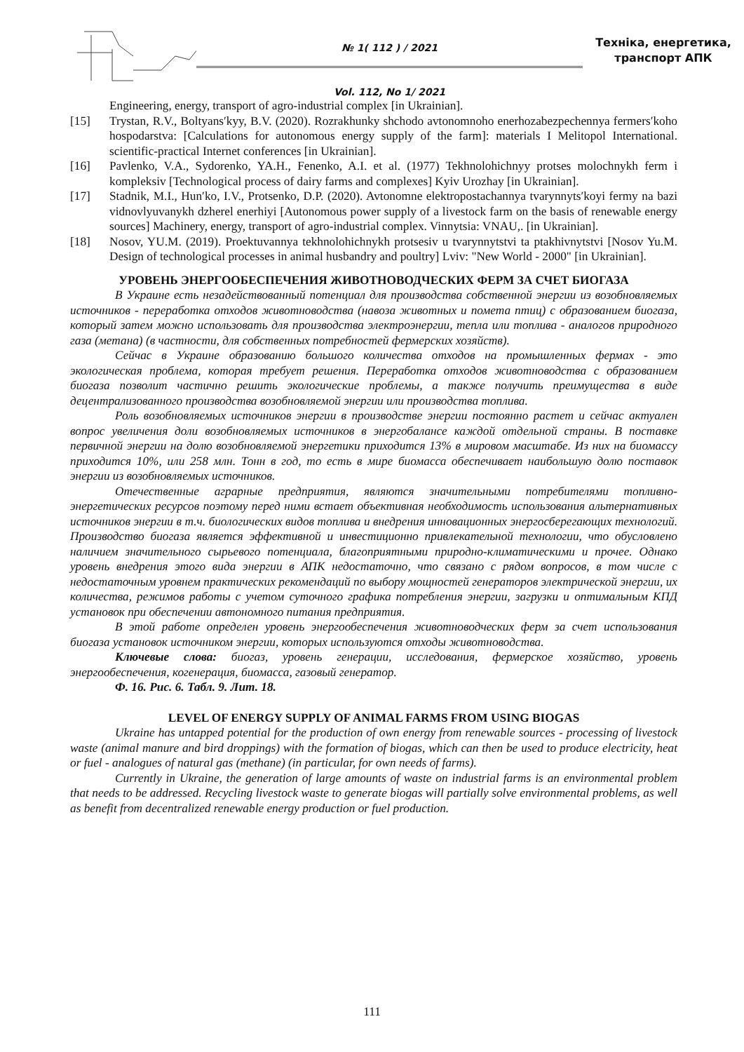№ 1( 112 ) / 2021
Vol. 112, No 1/ 2021
Техніка, енергетика,
транспорт АПК
Engineering, energy, transport of agro-industrial complex [in Ukrainian].
[15] Trystan, R.V., Boltyans′kyy, B.V. (2020). Rozrakhunky shchodo avtonomnoho enerhozabezpechennya fermers′koho hospodarstva: [Calculations for autonomous energy supply of the farm]: materials I Melitopol International. scientific-practical Internet conferences [in Ukrainian].
[16] Pavlenko, V.A., Sydorenko, YA.H., Fenenko, A.I. et al. (1977) Tekhnolohichnyy protses molochnykh ferm i kompleksiv [Technological process of dairy farms and complexes] Kyiv Urozhay [in Ukrainian].
[17] Stadnik, M.I., Hun′ko, I.V., Protsenko, D.P. (2020). Avtonomne elektropostachannya tvarynnyts′koyi fermy na bazi vidnovlyuvanykh dzherel enerhiyi [Autonomous power supply of a livestock farm on the basis of renewable energy sources] Machinery, energy, transport of agro-industrial complex. Vinnytsia: VNAU,. [in Ukrainian].
[18] Nosov, YU.M. (2019). Proektuvannya tekhnolohichnykh protsesiv u tvarynnytstvi ta ptakhivnytstvi [Nosov Yu.M. Design of technological processes in animal husbandry and poultry] Lviv: "New World - 2000" [in Ukrainian].
УРОВЕНЬ ЭНЕРГООБЕСПЕЧЕНИЯ ЖИВОТНОВОДЧЕСКИХ ФЕРМ ЗА СЧЕТ БИОГАЗА
В Украине есть незадействованный потенциал для производства собственной энергии из возобновляемых источников - переработка отходов животноводства (навоза животных и помета птиц) с образованием биогаза, который затем можно использовать для производства электроэнергии, тепла или топлива - аналогов природного газа (метана) (в частности, для собственных потребностей фермерских хозяйств).
Сейчас в Украине образованию большого количества отходов на промышленных фермах - это экологическая проблема, которая требует решения. Переработка отходов животноводства с образованием биогаза позволит частично решить экологические проблемы, а также получить преимущества в виде децентрализованного производства возобновляемой энергии или производства топлива.
Роль возобновляемых источников энергии в производстве энергии постоянно растет и сейчас актуален вопрос увеличения доли возобновляемых источников в энергобалансе каждой отдельной страны. В поставке первичной энергии на долю возобновляемой энергетики приходится 13% в мировом масштабе. Из них на биомассу приходится 10%, или 258 млн. Тонн в год, то есть в мире биомасса обеспечивает наибольшую долю поставок энергии из возобновляемых источников.
Отечественные аграрные предприятия, являются значительными потребителями топливно-энергетических ресурсов поэтому перед ними встает объективная необходимость использования альтернативных источников энергии в т.ч. биологических видов топлива и внедрения инновационных энергосберегающих технологий. Производство биогаза является эффективной и инвестиционно привлекательной технологии, что обусловлено наличием значительного сырьевого потенциала, благоприятными природно-климатическими и прочее. Однако уровень внедрения этого вида энергии в АПК недостаточно, что связано с рядом вопросов, в том числе с недостаточным уровнем практических рекомендаций по выбору мощностей генераторов электрической энергии, их количества, режимов работы с учетом суточного графика потребления энергии, загрузки и оптимальным КПД установок при обеспечении автономного питания предприятия.
В этой работе определен уровень энергообеспечения животноводческих ферм за счет использования биогаза установок источником энергии, которых используются отходы животноводства.
Ключевые слова: биогаз, уровень генерации, исследования, фермерское хозяйство, уровень энергообеспечения, когенерация, биомасса, газовый генератор.
Ф. 16. Рис. 6. Табл. 9. Лит. 18.
LEVEL OF ENERGY SUPPLY OF ANIMAL FARMS FROM USING BIOGAS
Ukraine has untapped potential for the production of own energy from renewable sources - processing of livestock waste (animal manure and bird droppings) with the formation of biogas, which can then be used to produce electricity, heat or fuel - analogues of natural gas (methane) (in particular, for own needs of farms).
Currently in Ukraine, the generation of large amounts of waste on industrial farms is an environmental problem that needs to be addressed. Recycling livestock waste to generate biogas will partially solve environmental problems, as well as benefit from decentralized renewable energy production or fuel production.
111